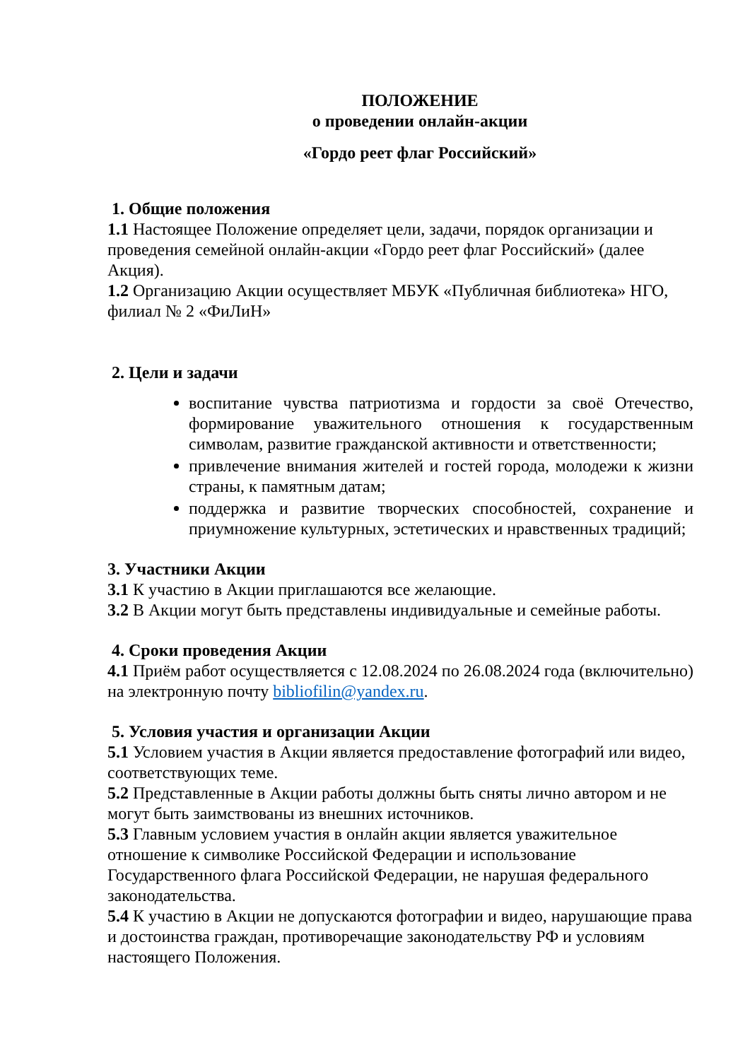ПОЛОЖЕНИЕ
о проведении онлайн-акции
«Гордо реет флаг Российский»
1. Общие положения
1.1 Настоящее Положение определяет цели, задачи, порядок организации и проведения семейной онлайн-акции «Гордо реет флаг Российский» (далее Акция).
1.2 Организацию Акции осуществляет МБУК «Публичная библиотека» НГО, филиал № 2 «ФиЛиН»
2. Цели и задачи
воспитание чувства патриотизма и гордости за своё Отечество, формирование уважительного отношения к государственным символам, развитие гражданской активности и ответственности;
привлечение внимания жителей и гостей города, молодежи к жизни страны, к памятным датам;
поддержка и развитие творческих способностей, сохранение и приумножение культурных, эстетических и нравственных традиций;
3. Участники Акции
3.1 К участию в Акции приглашаются все желающие.
3.2 В Акции могут быть представлены индивидуальные и семейные работы.
4. Сроки проведения Акции
4.1 Приём работ осуществляется с 12.08.2024 по 26.08.2024 года (включительно) на электронную почту bibliofilin@yandex.ru.
5. Условия участия и организации Акции
5.1 Условием участия в Акции является предоставление фотографий или видео, соответствующих теме.
5.2 Представленные в Акции работы должны быть сняты лично автором и не могут быть заимствованы из внешних источников.
5.3 Главным условием участия в онлайн акции является уважительное отношение к символике Российской Федерации и использование Государственного флага Российской Федерации, не нарушая федерального законодательства.
5.4 К участию в Акции не допускаются фотографии и видео, нарушающие права и достоинства граждан, противоречащие законодательству РФ и условиям настоящего Положения.